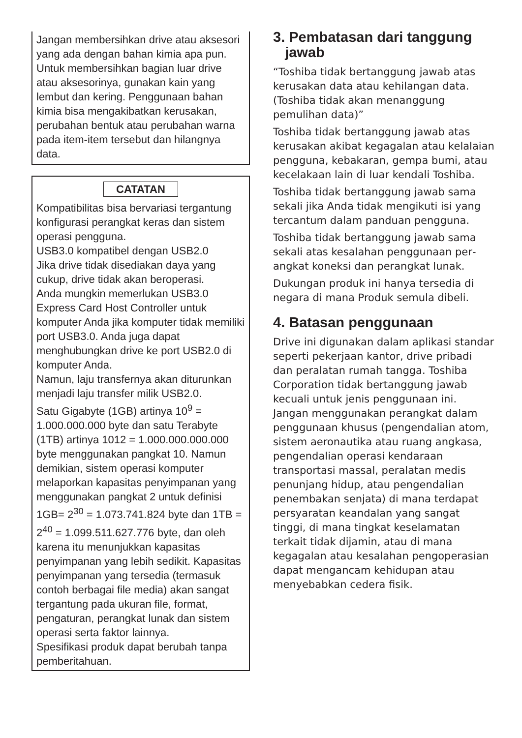Jangan membersihkan drive atau ak­sesori yang ada dengan bahan kimia apa pun. Untuk membersihkan bagian luar drive atau aksesorinya, gunakan kain yang lembut dan kering. Penggu­naan bahan kimia bisa mengakibatkan kerusakan, perubahan bentuk atau perubahan warna pada item-item terse­but dan hilangnya data.
CATATAN
Kompatibilitas bisa bervariasi tergantung konfigurasi perangkat keras dan sistem operasi pengguna.
USB3.0 kompatibel dengan USB2.0
Jika drive tidak disediakan daya yang cukup, drive tidak akan beroperasi.
Anda mungkin memerlukan USB3.0 Express Card Host Controller untuk komputer Anda jika komputer tidak memiliki port USB3.0. Anda juga dapat menghubungkan drive ke port USB2.0 di komputer Anda.
Namun, laju transfernya akan diturunk­an menjadi laju transfer milik USB2.0.
Satu Gigabyte (1GB) artinya 10<sup>9</sup> = 1.000.000.000 byte dan satu Terabyte (1TB) artinya 1012 = 1.000.000.000.000 byte menggunakan pangkat 10. Namun demikian, sistem operasi komputer melaporkan kapasitas penyimpanan yang menggunakan pangkat 2 untuk definisi 1GB= 2<sup>30</sup> = 1.073.741.824 byte dan 1TB = 2<sup>40</sup> = 1.099.511.627.776 byte, dan oleh karena itu menunjukkan kapasitas penyimpanan yang lebih se­dikit. Kapasitas penyimpanan yang tersedia (termasuk contoh berbagai file media) akan sangat tergantung pada ukuran file, format, pengaturan, perang­kat lunak dan sistem operasi serta faktor lainnya.
Spesifikasi produk dapat berubah tanpa pemberitahuan.
3. Pembatasan dari tanggung
jawab
“Toshiba tidak bertanggung jawab atas kerusakan data atau kehilangan data. (Toshiba tidak akan menanggung pemulihan data)”
Toshiba tidak bertanggung jawab atas kerusakan akibat kegagalan atau kel­alaian pengguna, kebakaran, gempa bumi, atau kecelakaan lain di luar ken­dali Toshiba.
Toshiba tidak bertanggung jawab sama sekali jika Anda tidak mengikuti isi yang tercantum dalam panduan peng­guna.
Toshiba tidak bertanggung jawab sama sekali atas kesalahan penggunaan per­angkat koneksi dan perangkat lunak.
Dukungan produk ini hanya tersedia di negara di mana Produk semula dibeli.
4. Batasan penggunaan
Drive ini digunakan dalam aplikasi standar seperti pekerjaan kantor, drive pribadi dan peralatan rumah tangga. Toshiba Corporation tidak bertanggung jawab kecuali untuk jenis penggunaan ini. Jangan menggunakan perangkat dalam penggunaan khusus (pengen­dalian atom, sistem aeronautika atau ruang angkasa, pengendalian operasi kendaraan transportasi massal, pera­latan medis penunjang hidup, atau pengendalian penembakan senjata) di mana terdapat persyaratan keandalan yang sangat tinggi, di mana tingkat ke­selamatan terkait tidak dijamin, atau di mana kegagalan atau kesalahan pen­goperasian dapat mengancam kehidu­pan atau menyebabkan cedera fisik.